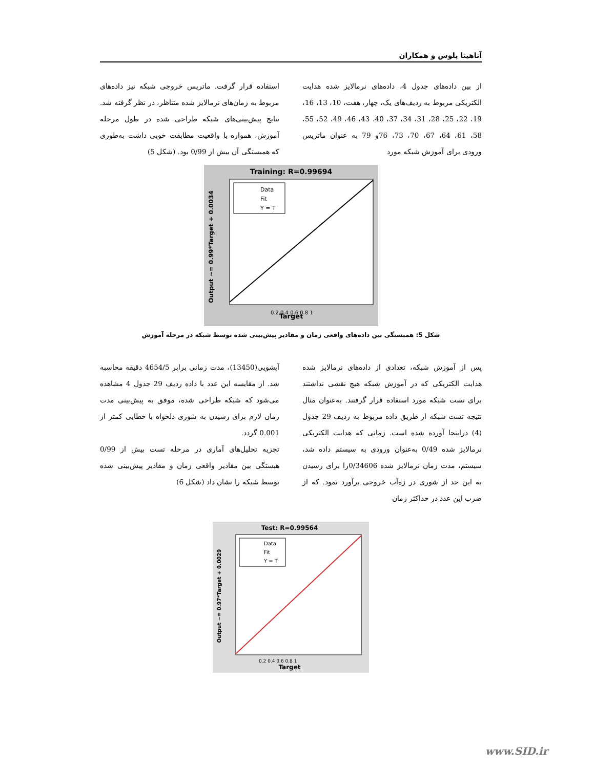آناهیتا پلوس و همکاران
از بین داده‌های جدول 4، داده‌های نرمالایز شده هدایت الکتریکی مربوط به ردیف‌های یک، چهار، هفت، 10، 13، 16، 19، 22، 25، 28، 31، 34، 37، 40، 43، 46، 49، 52، 55، 58، 61، 64، 67، 70، 73، 76و 79 به عنوان ماتریس ورودی برای آموزش شبکه مورد
استفاده قرار گرفت. ماتریس خروجی شبکه نیز داده‌های مربوط به زمان‌های نرمالایز شده متناظر، در نظر گرفته شد. نتایج پیش‌بینی‌های شبکه طراحی شده در طول مرحله آموزش، همواره با واقعیت مطابقت خوبی داشت به‌طوری که همبستگی آن بیش از 0/99 بود. (شکل 5)
Training: R=0.99694
Data
Fit
Y = T
Target
0.2 0.4 0.6 0.8 1
Output ~= 0.99*Target + 0.0034
شکل 5: همبستگی بین داده‌های واقعی زمان و مقادیر پیش‌بینی شده توسط شبکه در مرحله آموزش
پس از آموزش شبکه، تعدادی از داده‌های نرمالایز شده هدایت الکتریکی که در آموزش شبکه هیچ نقشی نداشتند برای تست شبکه مورد استفاده قرار گرفتند. به‌عنوان مثال نتیجه تست شبکه از طریق داده مربوط به ردیف 29 جدول (4) دراینجا آورده شده است. زمانی که هدایت الکتریکی نرمالایز شده 0/49 به‌عنوان ورودی به سیستم داده شد، سیستم، مدت زمان نرمالایز شده 0/34606را برای رسیدن به این حد از شوری در زه‌آب خروجی برآورد نمود. که از ضرب این عدد در حداکثر زمان
آبشویی(13450)، مدت زمانی برابر 4654/5 دقیقه محاسبه شد. از مقایسه این عدد با داده ردیف 29 جدول 4 مشاهده می‌شود که شبکه طراحی شده، موفق به پیش‌بینی مدت زمان لازم برای رسیدن به شوری دلخواه با خطایی کمتر از 0.001 گردد.
تجزیه تحلیل‌های آماری در مرحله تست بیش از 0/99 هبستگی بین مقادیر واقعی زمان و مقادیر پیش‌بینی شده توسط شبکه را نشان داد (شکل 6)
Test: R=0.99564
Data
Fit
Y = T
Target
0.2 0.4 0.6 0.8 1
Output ~= 0.97*Target + 0.0029
www.SID.ir